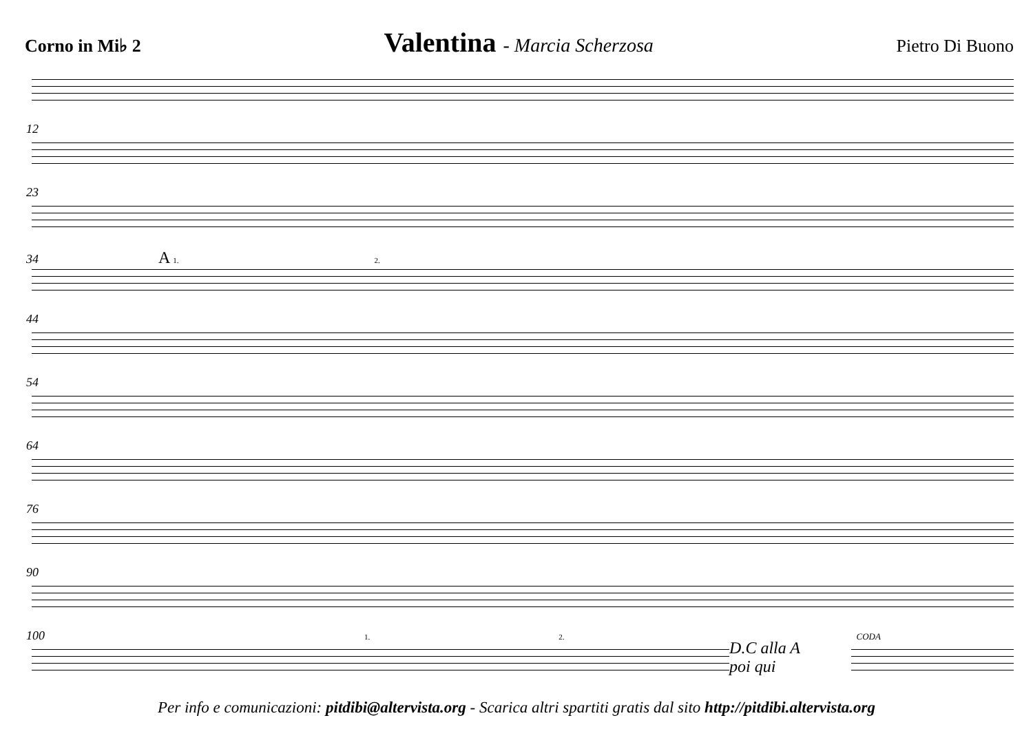Corno in Mi♭ 2 Valentina - Marcia Scherzosa Pietro Di Buono
12
23
34 A 1. 2.
44
54
64
76
90
100 1. 2. CODA
D.C alla A
poi qui
Per info e comunicazioni: pitdibi@altervista.org - Scarica altri spartiti gratis dal sito http://pitdibi.altervista.org